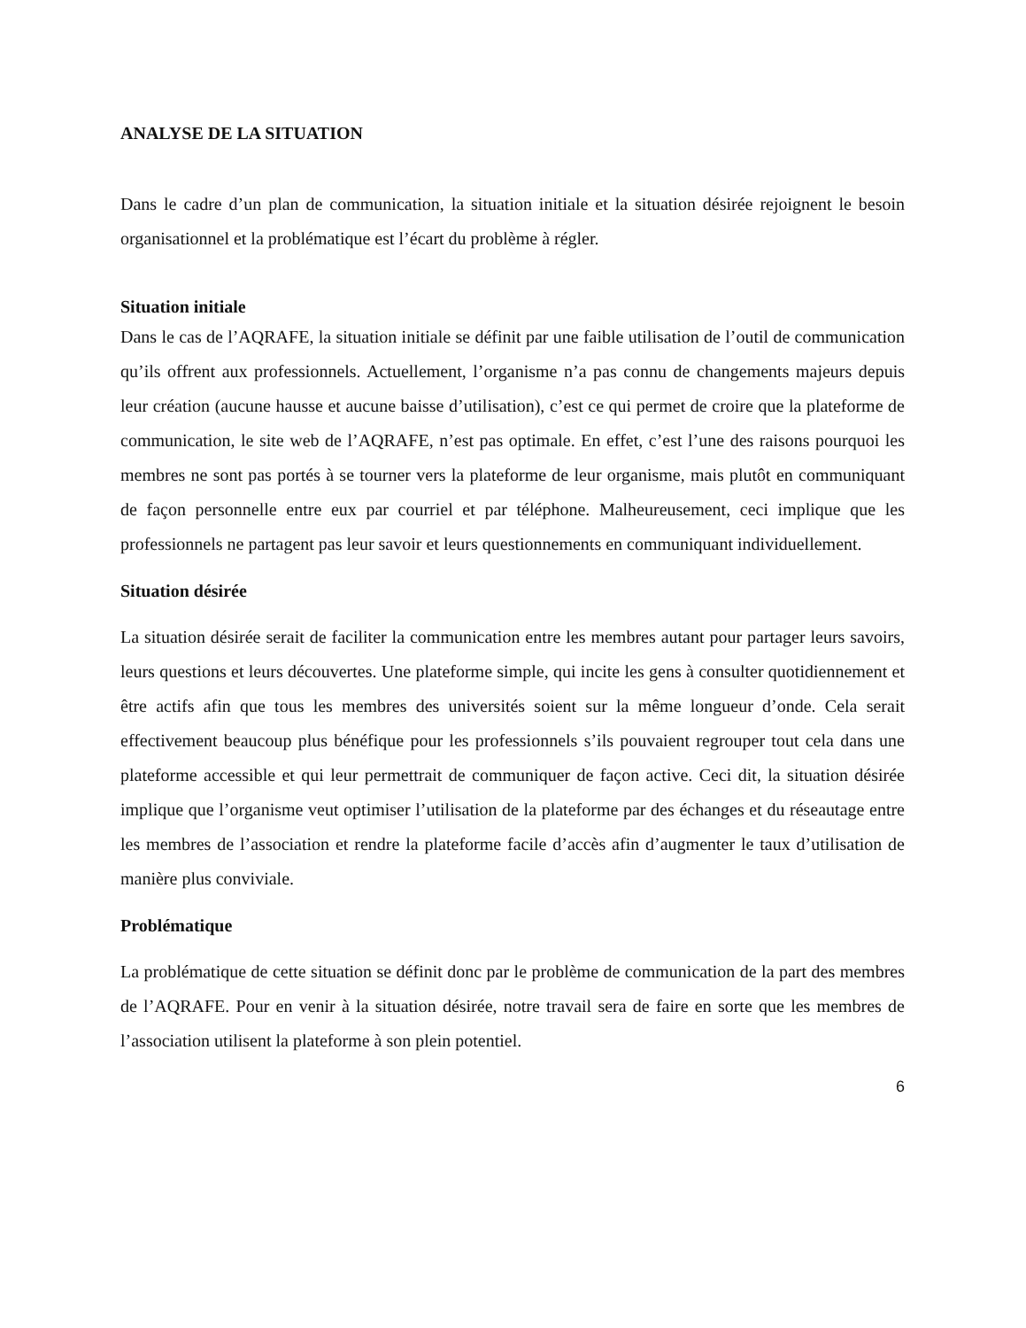ANALYSE DE LA SITUATION
Dans le cadre d’un plan de communication, la situation initiale et la situation désirée rejoignent le besoin organisationnel et la problématique est l’écart du problème à régler.
Situation initiale
Dans le cas de l’AQRAFE, la situation initiale se définit par une faible utilisation de l’outil de communication qu’ils offrent aux professionnels. Actuellement, l’organisme n’a pas connu de changements majeurs depuis leur création (aucune hausse et aucune baisse d’utilisation), c’est ce qui permet de croire que la plateforme de communication, le site web de l’AQRAFE, n’est pas optimale. En effet, c’est l’une des raisons pourquoi les membres ne sont pas portés à se tourner vers la plateforme de leur organisme, mais plutôt en communiquant de façon personnelle entre eux par courriel et par téléphone. Malheureusement, ceci implique que les professionnels ne partagent pas leur savoir et leurs questionnements en communiquant individuellement.
Situation désirée
La situation désirée serait de faciliter la communication entre les membres autant pour partager leurs savoirs, leurs questions et leurs découvertes. Une plateforme simple, qui incite les gens à consulter quotidiennement et être actifs afin que tous les membres des universités soient sur la même longueur d’onde. Cela serait effectivement beaucoup plus bénéfique pour les professionnels s’ils pouvaient regrouper tout cela dans une plateforme accessible et qui leur permettrait de communiquer de façon active. Ceci dit, la situation désirée implique que l’organisme veut optimiser l’utilisation de la plateforme par des échanges et du réseautage entre les membres de l’association et rendre la plateforme facile d’accès afin d’augmenter le taux d’utilisation de manière plus conviviale.
Problématique
La problématique de cette situation se définit donc par le problème de communication de la part des membres de l’AQRAFE. Pour en venir à la situation désirée, notre travail sera de faire en sorte que les membres de l’association utilisent la plateforme à son plein potentiel.
6